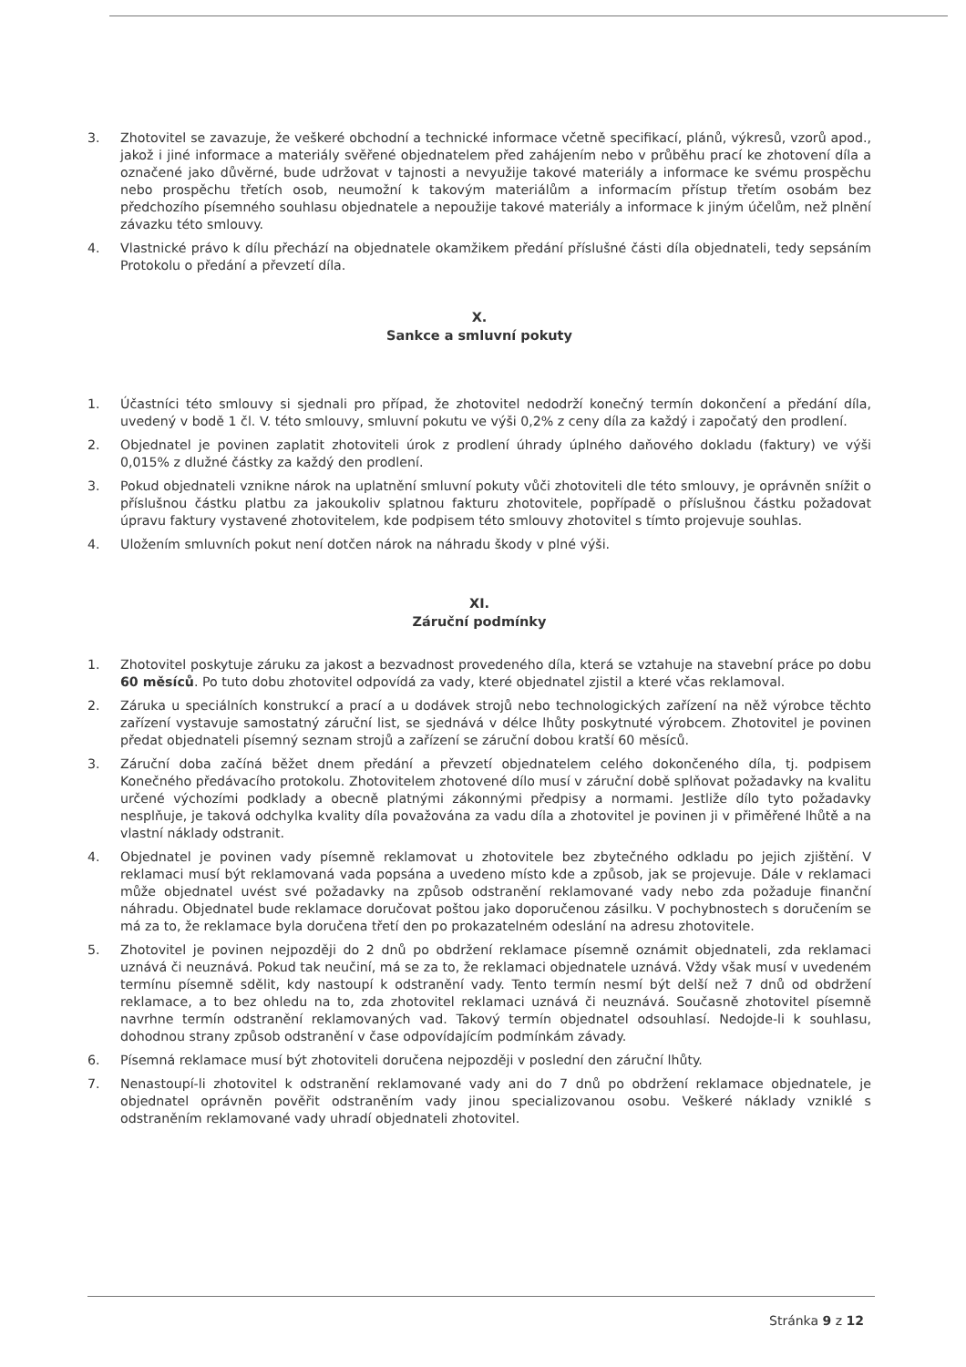3. Zhotovitel se zavazuje, že veškeré obchodní a technické informace včetně specifikací, plánů, výkresů, vzorů apod., jakož i jiné informace a materiály svěřené objednatelem před zahájením nebo v průběhu prací ke zhotovení díla a označené jako důvěrné, bude udržovat v tajnosti a nevyužije takové materiály a informace ke svému prospěchu nebo prospěchu třetích osob, neumožní k takovým materiálům a informacím přístup třetím osobám bez předchozího písemného souhlasu objednatele a nepoužije takové materiály a informace k jiným účelům, než plnění závazku této smlouvy.
4. Vlastnické právo k dílu přechází na objednatele okamžikem předání příslušné části díla objednateli, tedy sepsáním Protokolu o předání a převzetí díla.
X.
Sankce a smluvní pokuty
1. Účastníci této smlouvy si sjednali pro případ, že zhotovitel nedodrží konečný termín dokončení a předání díla, uvedený v bodě 1 čl. V. této smlouvy, smluvní pokutu ve výši 0,2% z ceny díla za každý i započatý den prodlení.
2. Objednatel je povinen zaplatit zhotoviteli úrok z prodlení úhrady úplného daňového dokladu (faktury) ve výši 0,015% z dlužné částky za každý den prodlení.
3. Pokud objednateli vznikne nárok na uplatnění smluvní pokuty vůči zhotoviteli dle této smlouvy, je oprávněn snížit o příslušnou částku platbu za jakoukoliv splatnou fakturu zhotovitele, popřípadě o příslušnou částku požadovat úpravu faktury vystavené zhotovitelem, kde podpisem této smlouvy zhotovitel s tímto projevuje souhlas.
4. Uložením smluvních pokut není dotčen nárok na náhradu škody v plné výši.
XI.
Záruční podmínky
1. Zhotovitel poskytuje záruku za jakost a bezvadnost provedeného díla, která se vztahuje na stavební práce po dobu 60 měsíců. Po tuto dobu zhotovitel odpovídá za vady, které objednatel zjistil a které včas reklamoval.
2. Záruka u speciálních konstrukcí a prací a u dodávek strojů nebo technologických zařízení na něž výrobce těchto zařízení vystavuje samostatný záruční list, se sjednává v délce lhůty poskytnuté výrobcem. Zhotovitel je povinen předat objednateli písemný seznam strojů a zařízení se záruční dobou kratší 60 měsíců.
3. Záruční doba začíná běžet dnem předání a převzetí objednatelem celého dokončeného díla, tj. podpisem Konečného předávacího protokolu. Zhotovitelem zhotovené dílo musí v záruční době splňovat požadavky na kvalitu určené výchozími podklady a obecně platnými zákonnými předpisy a normami. Jestliže dílo tyto požadavky nesplňuje, je taková odchylka kvality díla považována za vadu díla a zhotovitel je povinen ji v přiměřené lhůtě a na vlastní náklady odstranit.
4. Objednatel je povinen vady písemně reklamovat u zhotovitele bez zbytečného odkladu po jejich zjištění. V reklamaci musí být reklamovaná vada popsána a uvedeno místo kde a způsob, jak se projevuje. Dále v reklamaci může objednatel uvést své požadavky na způsob odstranění reklamované vady nebo zda požaduje finanční náhradu. Objednatel bude reklamace doručovat poštou jako doporučenou zásilku. V pochybnostech s doručením se má za to, že reklamace byla doručena třetí den po prokazatelném odeslání na adresu zhotovitele.
5. Zhotovitel je povinen nejpozději do 2 dnů po obdržení reklamace písemně oznámit objednateli, zda reklamaci uznává či neuznává. Pokud tak neučiní, má se za to, že reklamaci objednatele uznává. Vždy však musí v uvedeném termínu písemně sdělit, kdy nastoupí k odstranění vady. Tento termín nesmí být delší než 7 dnů od obdržení reklamace, a to bez ohledu na to, zda zhotovitel reklamaci uznává či neuznává. Současně zhotovitel písemně navrhne termín odstranění reklamovaných vad. Takový termín objednatel odsouhlasí. Nedojde-li k souhlasu, dohodnou strany způsob odstranění v čase odpovídajícím podmínkám závady.
6. Písemná reklamace musí být zhotoviteli doručena nejpozději v poslední den záruční lhůty.
7. Nenastoupí-li zhotovitel k odstranění reklamované vady ani do 7 dnů po obdržení reklamace objednatele, je objednatel oprávněn pověřit odstraněním vady jinou specializovanou osobu. Veškeré náklady vzniklé s odstraněním reklamované vady uhradí objednateli zhotovitel.
Stránka 9 z 12